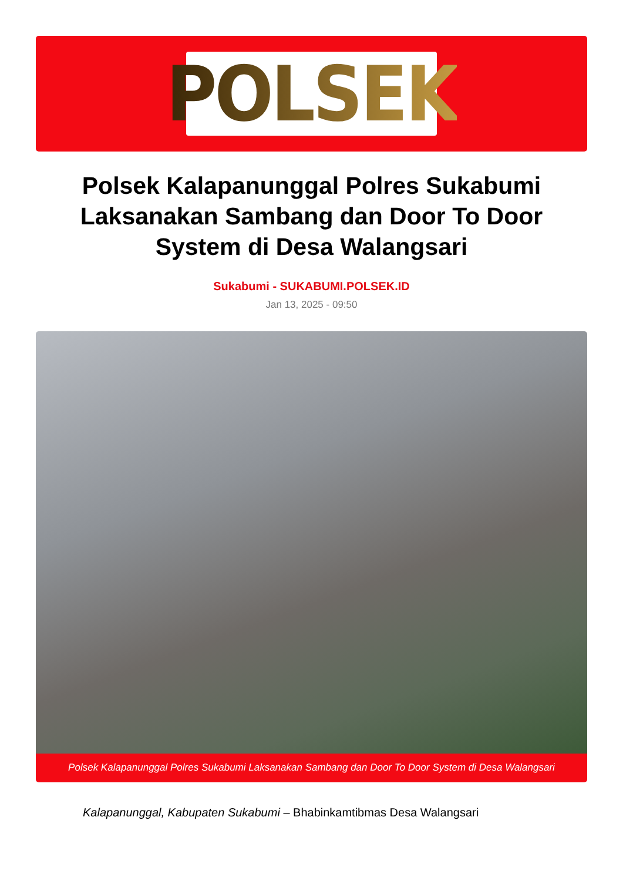POLSEK
Polsek Kalapanunggal Polres Sukabumi Laksanakan Sambang dan Door To Door System di Desa Walangsari
Sukabumi - SUKABUMI.POLSEK.ID
Jan 13, 2025 - 09:50
Polsek Kalapanunggal Polres Sukabumi Laksanakan Sambang dan Door To Door System di Desa Walangsari
Kalapanunggal, Kabupaten Sukabumi – Bhabinkamtibmas Desa Walangsari